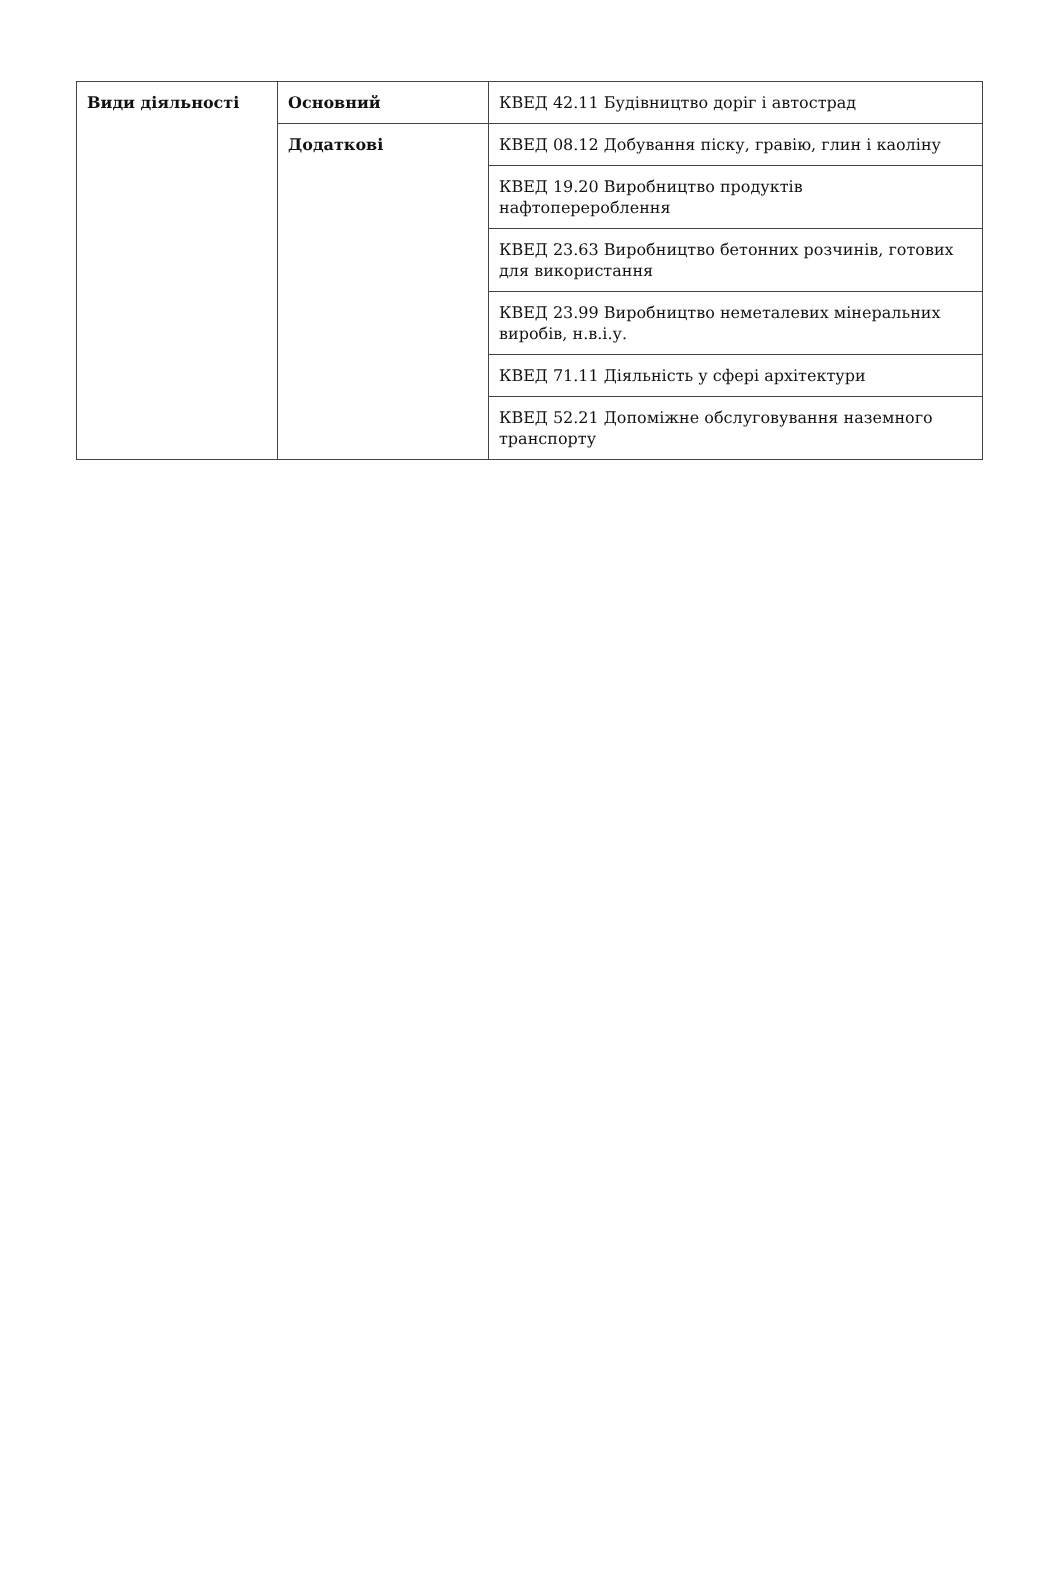| Види діяльності | Основний | КВЕД 42.11 Будівництво доріг і автострад |
| | Додаткові | КВЕД 08.12 Добування піску, гравію, глин і каоліну |
| | | КВЕД 19.20 Виробництво продуктів нафтоперероблення |
| | | КВЕД 23.63 Виробництво бетонних розчинів, готових для використання |
| | | КВЕД 23.99 Виробництво неметалевих мінеральних виробів, н.в.і.у. |
| | | КВЕД 71.11 Діяльність у сфері архітектури |
| | | КВЕД 52.21 Допоміжне обслуговування наземного транспорту |